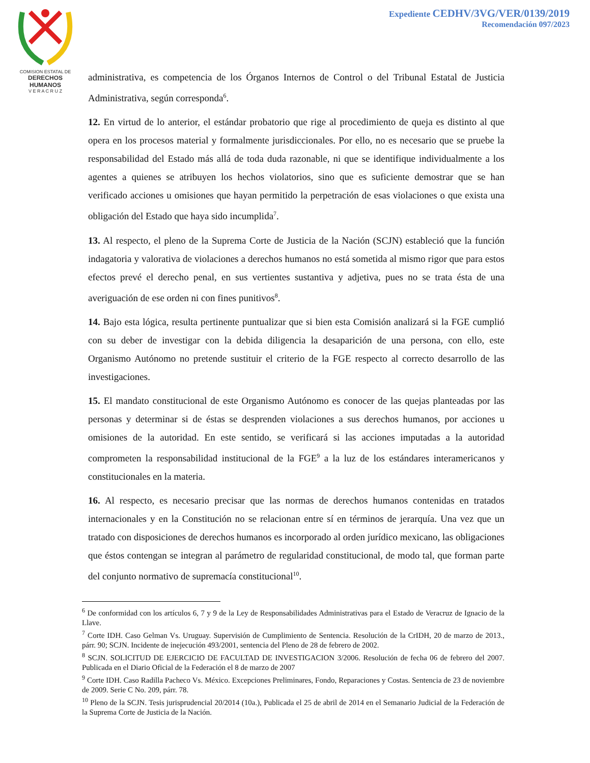COMISION ESTATAL DE
DERECHOS HUMANOS
V E R A C R U Z
Expediente CEDHV/3VG/VER/0139/2019
Recomendación 097/2023
administrativa, es competencia de los Órganos Internos de Control o del Tribunal Estatal de Justicia Administrativa, según corresponda<sup>6</sup>.
12. En virtud de lo anterior, el estándar probatorio que rige al procedimiento de queja es distinto al que opera en los procesos material y formalmente jurisdiccionales. Por ello, no es necesario que se pruebe la responsabilidad del Estado más allá de toda duda razonable, ni que se identifique individualmente a los agentes a quienes se atribuyen los hechos violatorios, sino que es suficiente demostrar que se han verificado acciones u omisiones que hayan permitido la perpetración de esas violaciones o que exista una obligación del Estado que haya sido incumplida<sup>7</sup>.
13. Al respecto, el pleno de la Suprema Corte de Justicia de la Nación (SCJN) estableció que la función indagatoria y valorativa de violaciones a derechos humanos no está sometida al mismo rigor que para estos efectos prevé el derecho penal, en sus vertientes sustantiva y adjetiva, pues no se trata ésta de una averiguación de ese orden ni con fines punitivos<sup>8</sup>.
14. Bajo esta lógica, resulta pertinente puntualizar que si bien esta Comisión analizará si la FGE cumplió con su deber de investigar con la debida diligencia la desaparición de una persona, con ello, este Organismo Autónomo no pretende sustituir el criterio de la FGE respecto al correcto desarrollo de las investigaciones.
15. El mandato constitucional de este Organismo Autónomo es conocer de las quejas planteadas por las personas y determinar si de éstas se desprenden violaciones a sus derechos humanos, por acciones u omisiones de la autoridad. En este sentido, se verificará si las acciones imputadas a la autoridad comprometen la responsabilidad institucional de la FGE<sup>9</sup> a la luz de los estándares interamericanos y constitucionales en la materia.
16. Al respecto, es necesario precisar que las normas de derechos humanos contenidas en tratados internacionales y en la Constitución no se relacionan entre sí en términos de jerarquía. Una vez que un tratado con disposiciones de derechos humanos es incorporado al orden jurídico mexicano, las obligaciones que éstos contengan se integran al parámetro de regularidad constitucional, de modo tal, que forman parte del conjunto normativo de supremacía constitucional<sup>10</sup>.
<sup>6</sup> De conformidad con los artículos 6, 7 y 9 de la Ley de Responsabilidades Administrativas para el Estado de Veracruz de Ignacio de la Llave.
<sup>7</sup> Corte IDH. Caso Gelman Vs. Uruguay. Supervisión de Cumplimiento de Sentencia. Resolución de la CrIDH, 20 de marzo de 2013., párr. 90; SCJN. Incidente de inejecución 493/2001, sentencia del Pleno de 28 de febrero de 2002.
<sup>8</sup> SCJN. SOLICITUD DE EJERCICIO DE FACULTAD DE INVESTIGACION 3/2006. Resolución de fecha 06 de febrero del 2007. Publicada en el Diario Oficial de la Federación el 8 de marzo de 2007
<sup>9</sup> Corte IDH. Caso Radilla Pacheco Vs. México. Excepciones Preliminares, Fondo, Reparaciones y Costas. Sentencia de 23 de noviembre de 2009. Serie C No. 209, párr. 78.
<sup>10</sup> Pleno de la SCJN. Tesis jurisprudencial 20/2014 (10a.), Publicada el 25 de abril de 2014 en el Semanario Judicial de la Federación de la Suprema Corte de Justicia de la Nación.